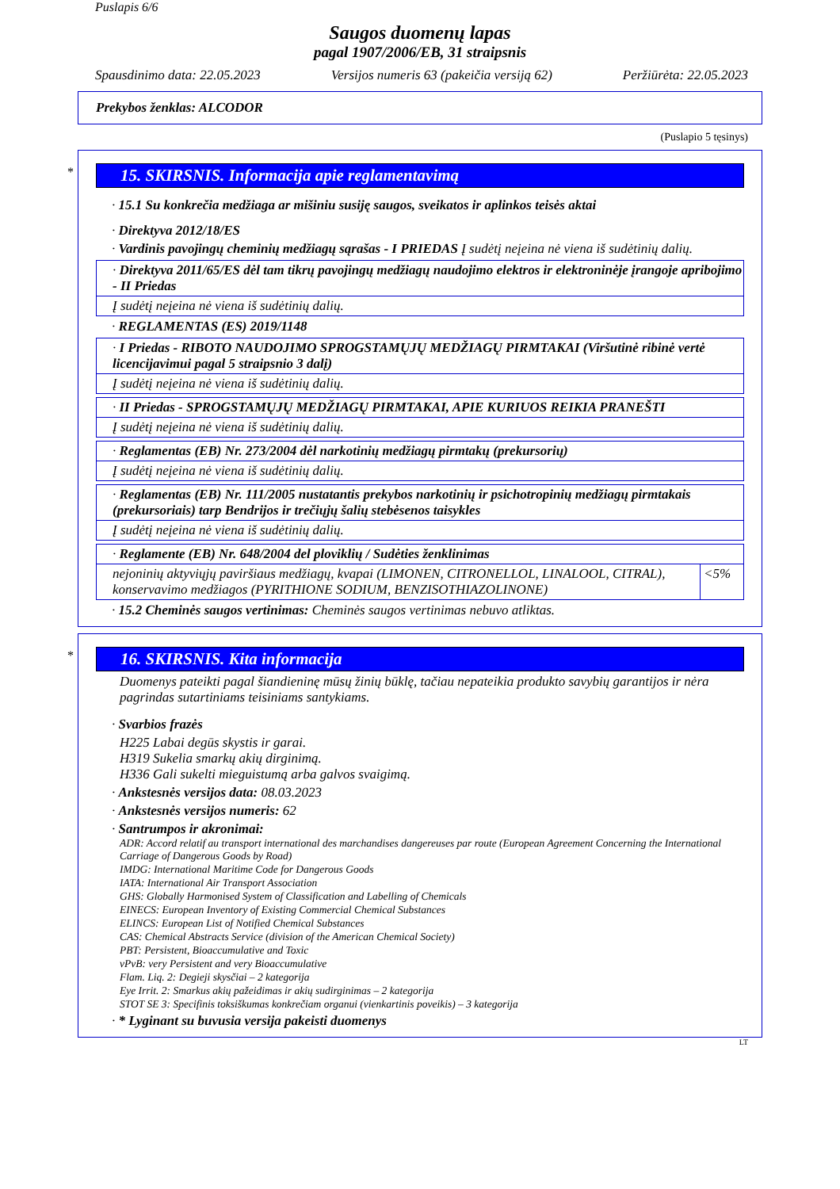Puslapis 6/6
Saugos duomenų lapas
pagal 1907/2006/EB, 31 straipsnis
Spausdinimo data: 22.05.2023 Versijos numeris 63 (pakeičia versiją 62) Peržiūrėta: 22.05.2023
Prekybos ženklas: ALCODOR
(Puslapio 5 tęsinys)
*
15. SKIRSNIS. Informacija apie reglamentavimą
· 15.1 Su konkrečia medžiaga ar mišiniu susiję saugos, sveikatos ir aplinkos teisės aktai
· Direktyva 2012/18/ES
· Vardinis pavojingų cheminių medžiagų sąrašas - I PRIEDAS Į sudėtį neįeina nė viena iš sudėtinių dalių.
| · Direktyva 2011/65/ES dėl tam tikrų pavojingų medžiagų naudojimo elektros ir elektroninėje įrangoje apribojimo - II Priedas |
| Į sudėtį neįeina nė viena iš sudėtinių dalių. |
· REGLAMENTAS (ES) 2019/1148
| · I Priedas - RIBOTO NAUDOJIMO SPROGSTAMŲJŲ MEDŽIAGŲ PIRMTAKAI (Viršutinė ribinė vertė licencijavimui pagal 5 straipsnio 3 dalį) |
| Į sudėtį neįeina nė viena iš sudėtinių dalių. |
| · II Priedas - SPROGSTAMŲJŲ MEDŽIAGŲ PIRMTAKAI, APIE KURIUOS REIKIA PRANEŠTI |
| Į sudėtį neįeina nė viena iš sudėtinių dalių. |
| · Reglamentas (EB) Nr. 273/2004 dėl narkotinių medžiagų pirmtakų (prekursorių) |
| Į sudėtį neįeina nė viena iš sudėtinių dalių. |
| · Reglamentas (EB) Nr. 111/2005 nustatantis prekybos narkotinių ir psichotropinių medžiagų pirmtakais (prekursoriais) tarp Bendrijos ir trečiųjų šalių stebėsenos taisykles |
| Į sudėtį neįeina nė viena iš sudėtinių dalių. |
| · Reglamente (EB) Nr. 648/2004 del ploviklių / Sudėties ženklinimas | |
| nejoninių aktyviųjų paviršiaus medžiagų, kvapai (LIMONEN, CITRONELLOL, LINALOOL, CITRAL), konservavimo medžiagos (PYRITHIONE SODIUM, BENZISOTHIAZOLINONE) | <5% |
· 15.2 Cheminės saugos vertinimas: Cheminės saugos vertinimas nebuvo atliktas.
*
16. SKIRSNIS. Kita informacija
Duomenys pateikti pagal šiandieninę mūsų žinių būklę, tačiau nepateikia produkto savybių garantijos ir nėra pagrindas sutartiniams teisiniams santykiams.
· Svarbios frazės
H225 Labai degūs skystis ir garai.
H319 Sukelia smarkų akių dirginimą.
H336 Gali sukelti mieguistumą arba galvos svaigimą.
· Ankstesnės versijos data: 08.03.2023
· Ankstesnės versijos numeris: 62
· Santrumpos ir akronimai:
ADR: Accord relatif au transport international des marchandises dangereuses par route (European Agreement Concerning the International Carriage of Dangerous Goods by Road)
IMDG: International Maritime Code for Dangerous Goods
IATA: International Air Transport Association
GHS: Globally Harmonised System of Classification and Labelling of Chemicals
EINECS: European Inventory of Existing Commercial Chemical Substances
ELINCS: European List of Notified Chemical Substances
CAS: Chemical Abstracts Service (division of the American Chemical Society)
PBT: Persistent, Bioaccumulative and Toxic
vPvB: very Persistent and very Bioaccumulative
Flam. Liq. 2: Degieji skysčiai – 2 kategorija
Eye Irrit. 2: Smarkus akių pažeidimas ir akių sudirginimas – 2 kategorija
STOT SE 3: Specifinis toksiškumas konkrečiam organui (vienkartinis poveikis) – 3 kategorija
· * Lyginant su buvusia versija pakeisti duomenys
LT